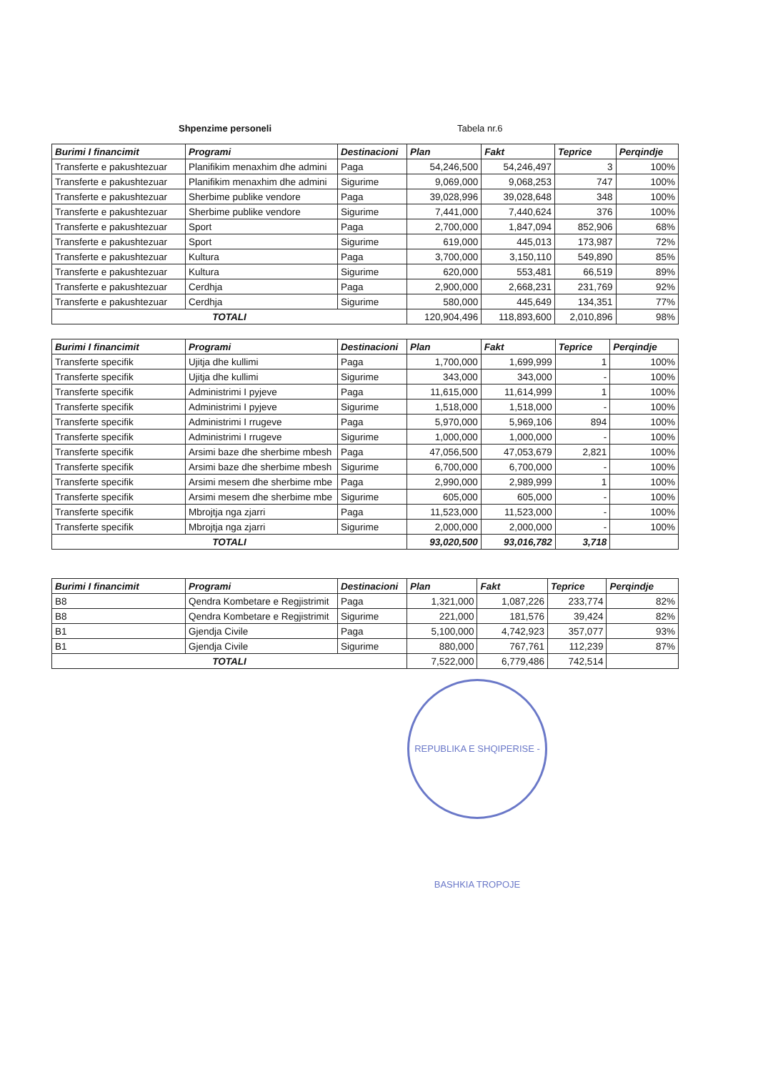Shpenzime personeli Tabela nr.6
| Burimi I financimit | Programi | Destinacioni | Plan | Fakt | Teprice | Perqindje |
| --- | --- | --- | --- | --- | --- | --- |
| Transferte e pakushtezuar | Planifikim menaxhim dhe admini | Paga | 54,246,500 | 54,246,497 | 3 | 100% |
| Transferte e pakushtezuar | Planifikim menaxhim dhe admini | Sigurime | 9,069,000 | 9,068,253 | 747 | 100% |
| Transferte e pakushtezuar | Sherbime publike vendore | Paga | 39,028,996 | 39,028,648 | 348 | 100% |
| Transferte e pakushtezuar | Sherbime publike vendore | Sigurime | 7,441,000 | 7,440,624 | 376 | 100% |
| Transferte e pakushtezuar | Sport | Paga | 2,700,000 | 1,847,094 | 852,906 | 68% |
| Transferte e pakushtezuar | Sport | Sigurime | 619,000 | 445,013 | 173,987 | 72% |
| Transferte e pakushtezuar | Kultura | Paga | 3,700,000 | 3,150,110 | 549,890 | 85% |
| Transferte e pakushtezuar | Kultura | Sigurime | 620,000 | 553,481 | 66,519 | 89% |
| Transferte e pakushtezuar | Cerdhja | Paga | 2,900,000 | 2,668,231 | 231,769 | 92% |
| Transferte e pakushtezuar | Cerdhja | Sigurime | 580,000 | 445,649 | 134,351 | 77% |
| TOTALI | | | 120,904,496 | 118,893,600 | 2,010,896 | 98% |
| Burimi I financimit | Programi | Destinacioni | Plan | Fakt | Teprice | Perqindje |
| --- | --- | --- | --- | --- | --- | --- |
| Transferte specifik | Ujitja dhe kullimi | Paga | 1,700,000 | 1,699,999 | 1 | 100% |
| Transferte specifik | Ujitja dhe kullimi | Sigurime | 343,000 | 343,000 | - | 100% |
| Transferte specifik | Administrimi I pyjeve | Paga | 11,615,000 | 11,614,999 | 1 | 100% |
| Transferte specifik | Administrimi I pyjeve | Sigurime | 1,518,000 | 1,518,000 | - | 100% |
| Transferte specifik | Administrimi I rrugeve | Paga | 5,970,000 | 5,969,106 | 894 | 100% |
| Transferte specifik | Administrimi I rrugeve | Sigurime | 1,000,000 | 1,000,000 | - | 100% |
| Transferte specifik | Arsimi baze dhe sherbime mbesh | Paga | 47,056,500 | 47,053,679 | 2,821 | 100% |
| Transferte specifik | Arsimi baze dhe sherbime mbesh | Sigurime | 6,700,000 | 6,700,000 | - | 100% |
| Transferte specifik | Arsimi mesem dhe sherbime mbe | Paga | 2,990,000 | 2,989,999 | 1 | 100% |
| Transferte specifik | Arsimi mesem dhe sherbime mbe | Sigurime | 605,000 | 605,000 | - | 100% |
| Transferte specifik | Mbrojtja nga zjarri | Paga | 11,523,000 | 11,523,000 | - | 100% |
| Transferte specifik | Mbrojtja nga zjarri | Sigurime | 2,000,000 | 2,000,000 | - | 100% |
| TOTALI | | | 93,020,500 | 93,016,782 | 3,718 | |
| Burimi I financimit | Programi | Destinacioni | Plan | Fakt | Teprice | Perqindje |
| --- | --- | --- | --- | --- | --- | --- |
| B8 | Qendra Kombetare e Regjistrimit | Paga | 1,321,000 | 1,087,226 | 233,774 | 82% |
| B8 | Qendra Kombetare e Regjistrimit | Sigurime | 221,000 | 181,576 | 39,424 | 82% |
| B1 | Gjendja Civile | Paga | 5,100,000 | 4,742,923 | 357,077 | 93% |
| B1 | Gjendja Civile | Sigurime | 880,000 | 767,761 | 112,239 | 87% |
| TOTALI | | | 7,522,000 | 6,779,486 | 742,514 | |
REPUBLIKA E SHQIPERISE - BASHKIA TROPOJE